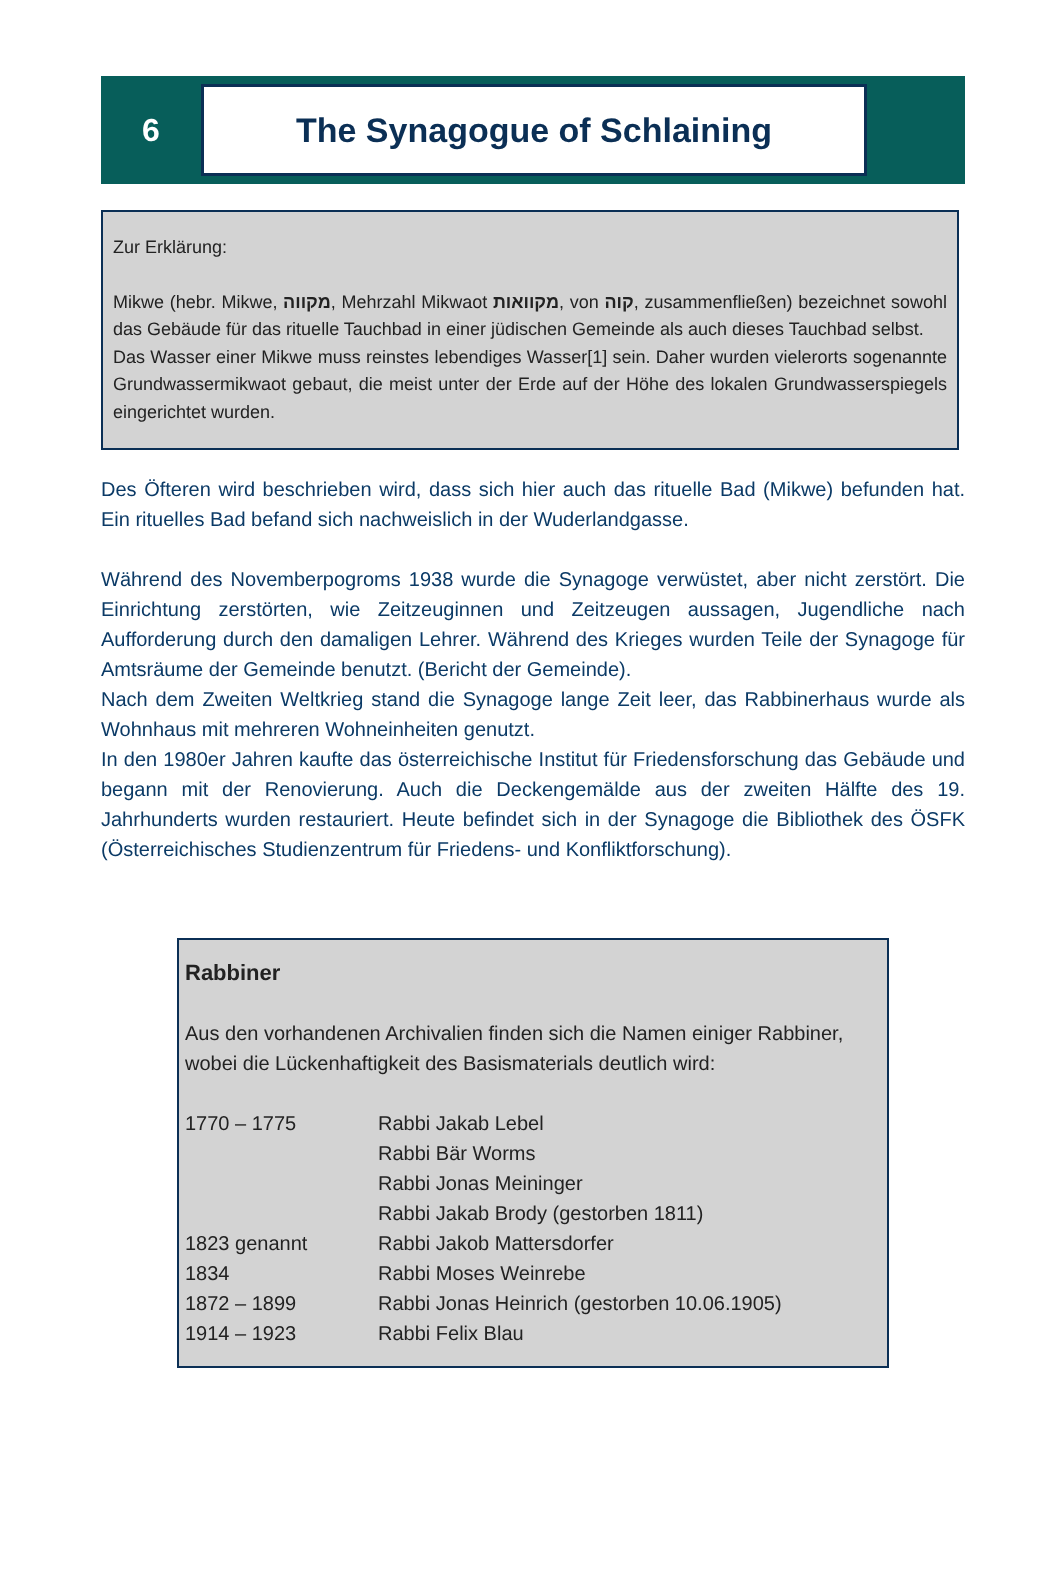6
The Synagogue of Schlaining
Zur Erklärung:
Mikwe (hebr. Mikwe, מקווה, Mehrzahl Mikwaot מקוואות, von קוה, zusammenfließen) bezeichnet sowohl das Gebäude für das rituelle Tauchbad in einer jüdischen Gemeinde als auch dieses Tauchbad selbst.
Das Wasser einer Mikwe muss reinstes lebendiges Wasser[1] sein. Daher wurden vielerorts sogenannte Grundwassermikwaot gebaut, die meist unter der Erde auf der Höhe des lokalen Grundwasserspiegels eingerichtet wurden.
Des Öfteren wird beschrieben wird, dass sich hier auch das rituelle Bad (Mikwe) befunden hat. Ein rituelles Bad befand sich nachweislich in der Wuderlandgasse.
Während des Novemberpogroms 1938 wurde die Synagoge verwüstet, aber nicht zerstört. Die Einrichtung zerstörten, wie Zeitzeuginnen und Zeitzeugen aussagen, Jugendliche nach Aufforderung durch den damaligen Lehrer. Während des Krieges wurden Teile der Synagoge für Amtsräume der Gemeinde benutzt. (Bericht der Gemeinde).
Nach dem Zweiten Weltkrieg stand die Synagoge lange Zeit leer, das Rabbinerhaus wurde als Wohnhaus mit mehreren Wohneinheiten genutzt.
In den 1980er Jahren kaufte das österreichische Institut für Friedensforschung das Gebäude und begann mit der Renovierung. Auch die Deckengemälde aus der zweiten Hälfte des 19. Jahrhunderts wurden restauriert. Heute befindet sich in der Synagoge die Bibliothek des ÖSFK (Österreichisches Studienzentrum für Friedens- und Konfliktforschung).
Rabbiner
Aus den vorhandenen Archivalien finden sich die Namen einiger Rabbiner,
wobei die Lückenhaftigkeit des Basismaterials deutlich wird:
| 1770 – 1775 | Rabbi Jakab Lebel |
| | Rabbi Bär Worms |
| | Rabbi Jonas Meininger |
| | Rabbi Jakab Brody (gestorben 1811) |
| 1823 genannt | Rabbi Jakob Mattersdorfer |
| 1834 | Rabbi Moses Weinrebe |
| 1872 – 1899 | Rabbi Jonas Heinrich (gestorben 10.06.1905) |
| 1914 – 1923 | Rabbi Felix Blau |